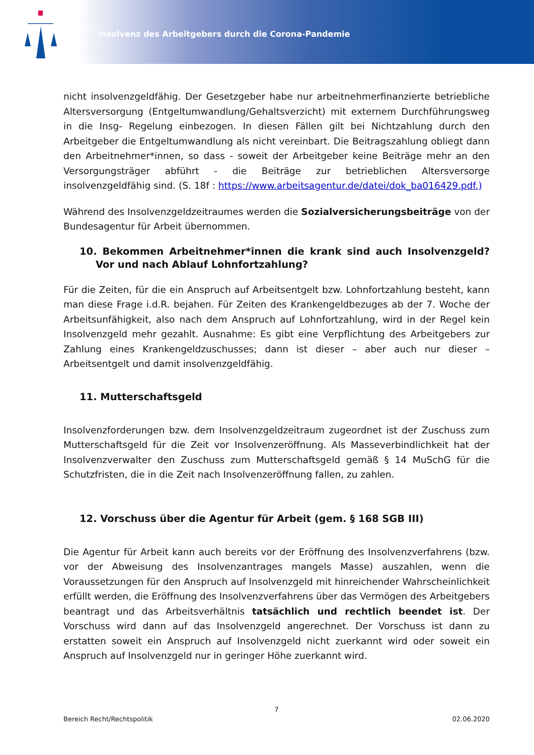Insolvenz des Arbeitgebers durch die Corona-Pandemie
nicht insolvenzgeldfähig. Der Gesetzgeber habe nur arbeitnehmerfinanzierte betriebliche Altersversorgung (Entgeltumwandlung/Gehaltsverzicht) mit externem Durchführungsweg in die Insg- Regelung einbezogen. In diesen Fällen gilt bei Nichtzahlung durch den Arbeitgeber die Entgeltumwandlung als nicht vereinbart. Die Beitragszahlung obliegt dann den Arbeitnehmer*innen, so dass - soweit der Arbeitgeber keine Beiträge mehr an den Versorgungsträger abführt - die Beiträge zur betrieblichen Altersversorge insolvenzgeldfähig sind. (S. 18f : https://www.arbeitsagentur.de/datei/dok_ba016429.pdf.)
Während des Insolvenzgeldzeitraumes werden die Sozialversicherungsbeiträge von der Bundesagentur für Arbeit übernommen.
10. Bekommen Arbeitnehmer*innen die krank sind auch Insolvenzgeld? Vor und nach Ablauf Lohnfortzahlung?
Für die Zeiten, für die ein Anspruch auf Arbeitsentgelt bzw. Lohnfortzahlung besteht, kann man diese Frage i.d.R. bejahen. Für Zeiten des Krankengeldbezuges ab der 7. Woche der Arbeitsunfähigkeit, also nach dem Anspruch auf Lohnfortzahlung, wird in der Regel kein Insolvenzgeld mehr gezahlt. Ausnahme: Es gibt eine Verpflichtung des Arbeitgebers zur Zahlung eines Krankengeldzuschusses; dann ist dieser – aber auch nur dieser – Arbeitsentgelt und damit insolvenzgeldfähig.
11. Mutterschaftsgeld
Insolvenzforderungen bzw. dem Insolvenzgeldzeitraum zugeordnet ist der Zuschuss zum Mutterschaftsgeld für die Zeit vor Insolvenzeröffnung. Als Masseverbindlichkeit hat der Insolvenzverwalter den Zuschuss zum Mutterschaftsgeld gemäß § 14 MuSchG für die Schutzfristen, die in die Zeit nach Insolvenzeröffnung fallen, zu zahlen.
12. Vorschuss über die Agentur für Arbeit (gem. § 168 SGB III)
Die Agentur für Arbeit kann auch bereits vor der Eröffnung des Insolvenzverfahrens (bzw. vor der Abweisung des Insolvenzantrages mangels Masse) auszahlen, wenn die Voraussetzungen für den Anspruch auf Insolvenzgeld mit hinreichender Wahrscheinlichkeit erfüllt werden, die Eröffnung des Insolvenzverfahrens über das Vermögen des Arbeitgebers beantragt und das Arbeitsverhältnis tatsächlich und rechtlich beendet ist. Der Vorschuss wird dann auf das Insolvenzgeld angerechnet. Der Vorschuss ist dann zu erstatten soweit ein Anspruch auf Insolvenzgeld nicht zuerkannt wird oder soweit ein Anspruch auf Insolvenzgeld nur in geringer Höhe zuerkannt wird.
7
Bereich Recht/Rechtspolitik 02.06.2020